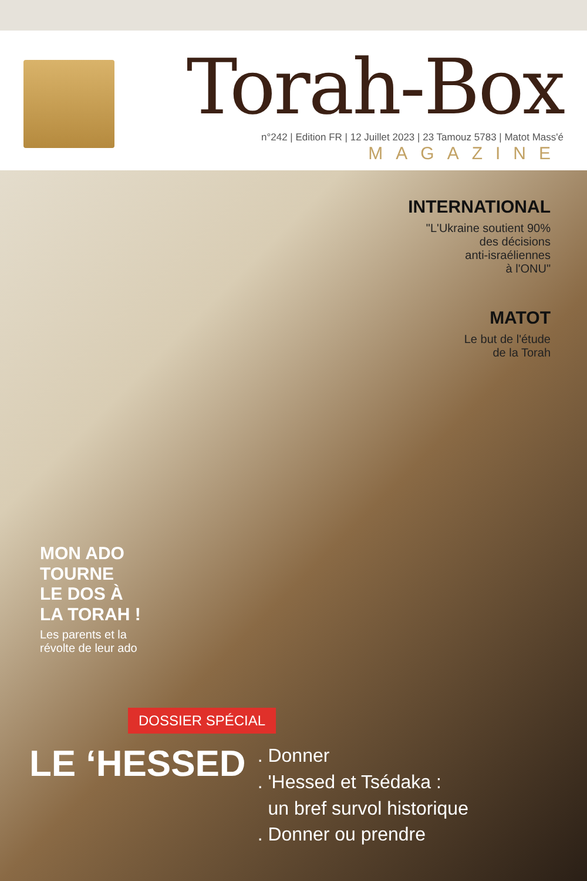Torah-Box
n°242 | Edition FR | 12 Juillet 2023 | 23 Tamouz 5783 | Matot Mass'é MAGAZINE
INTERNATIONAL
"L'Ukraine soutient 90%
des décisions
anti-israéliennes
à l'ONU"
MATOT
Le but de l'étude
de la Torah
MON ADO
TOURNE
LE DOS À
LA TORAH !
Les parents et la
révolte de leur ado
DOSSIER SPÉCIAL
LE ‘HESSED
. Donner
. 'Hessed et Tsédaka :
un bref survol historique
. Donner ou prendre